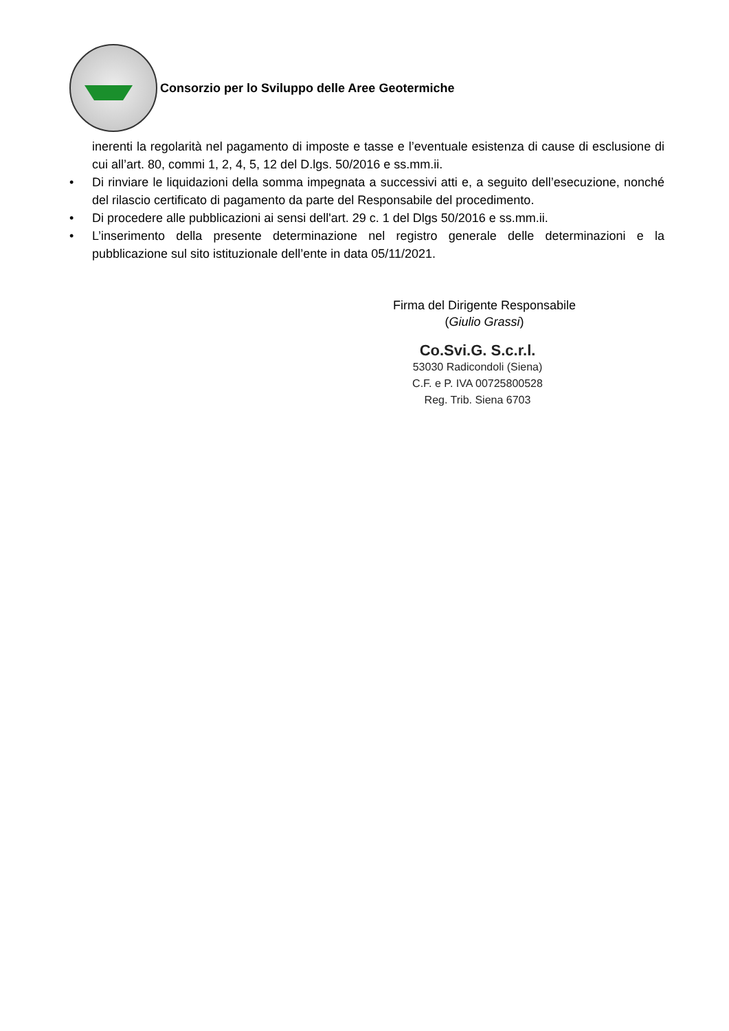Consorzio per lo Sviluppo delle Aree Geotermiche
inerenti la regolarità nel pagamento di imposte e tasse e l’eventuale esistenza di cause di esclusione di cui all’art. 80, commi 1, 2, 4, 5, 12 del D.lgs. 50/2016 e ss.mm.ii.
• Di rinviare le liquidazioni della somma impegnata a successivi atti e, a seguito dell’esecuzione, nonché del rilascio certificato di pagamento da parte del Responsabile del procedimento.
• Di procedere alle pubblicazioni ai sensi dell'art. 29 c. 1 del Dlgs 50/2016 e ss.mm.ii.
• L’inserimento della presente determinazione nel registro generale delle determinazioni e la pubblicazione sul sito istituzionale dell’ente in data 05/11/2021.
Firma del Dirigente Responsabile
(Giulio Grassi)
Co.Svi.G. S.c.r.l.
53030 Radicondoli (Siena)
C.F. e P. IVA 00725800528
Reg. Trib. Siena 6703